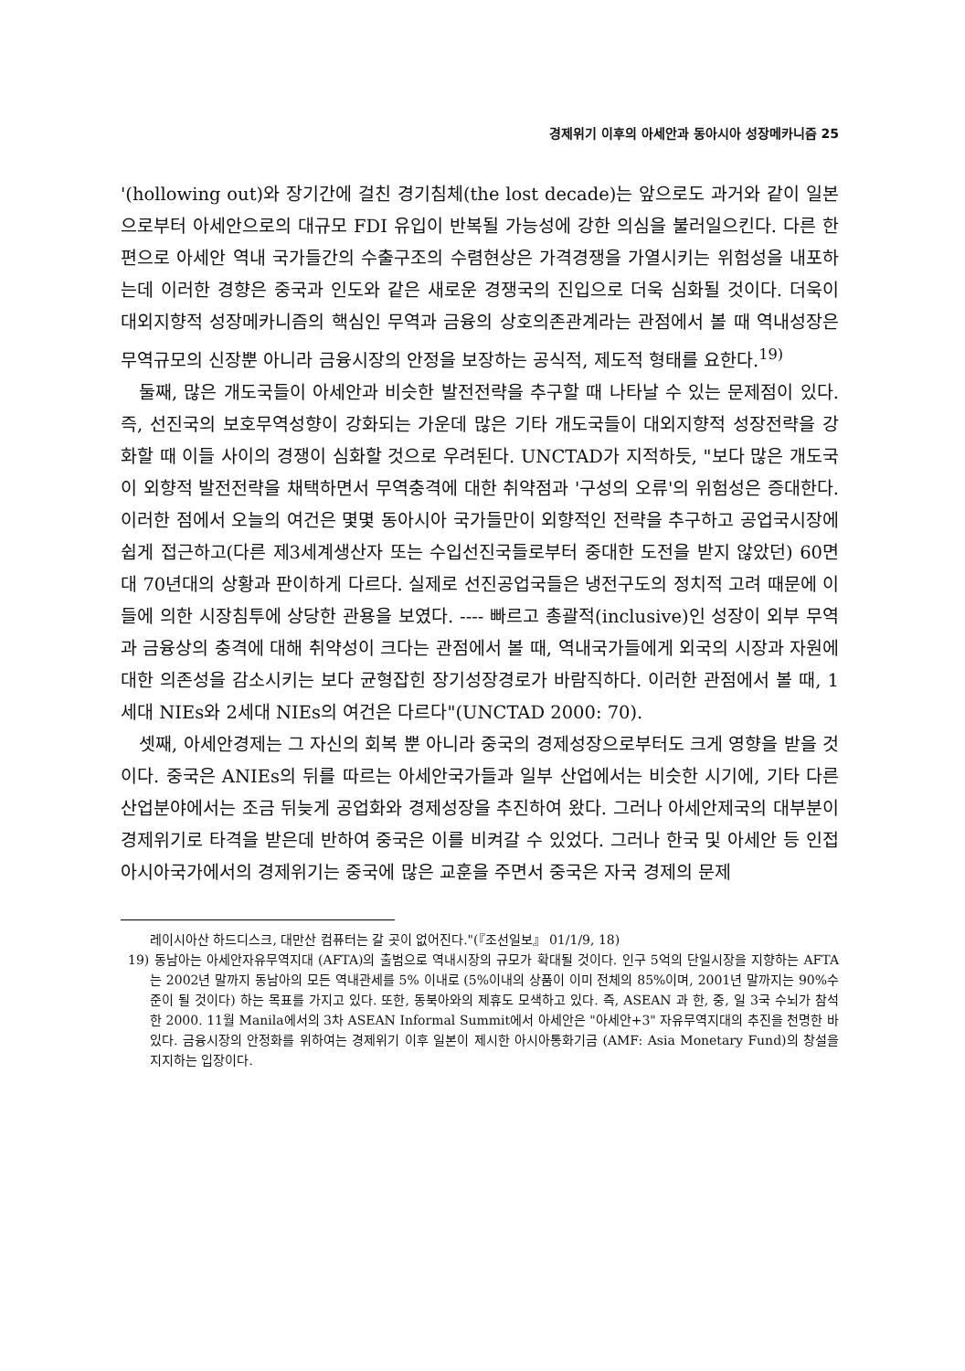경제위기 이후의 아세안과 동아시아 성장메카니즘 25
'(hollowing out)와 장기간에 걸친 경기침체(the lost decade)는 앞으로도 과거와 같이 일본으로부터 아세안으로의 대규모 FDI 유입이 반복될 가능성에 강한 의심을 불러일으킨다. 다른 한편으로 아세안 역내 국가들간의 수출구조의 수렴현상은 가격경쟁을 가열시키는 위험성을 내포하는데 이러한 경향은 중국과 인도와 같은 새로운 경쟁국의 진입으로 더욱 심화될 것이다. 더욱이 대외지향적 성장메카니즘의 핵심인 무역과 금융의 상호의존관계라는 관점에서 볼 때 역내성장은 무역규모의 신장뿐 아니라 금융시장의 안정을 보장하는 공식적, 제도적 형태를 요한다.<sup>19)</sup>
둘째, 많은 개도국들이 아세안과 비슷한 발전전략을 추구할 때 나타날 수 있는 문제점이 있다. 즉, 선진국의 보호무역성향이 강화되는 가운데 많은 기타 개도국들이 대외지향적 성장전략을 강화할 때 이들 사이의 경쟁이 심화할 것으로 우려된다. UNCTAD가 지적하듯, "보다 많은 개도국이 외향적 발전전략을 채택하면서 무역충격에 대한 취약점과 '구성의 오류'의 위험성은 증대한다. 이러한 점에서 오늘의 여건은 몇몇 동아시아 국가들만이 외향적인 전략을 추구하고 공업국시장에 쉽게 접근하고(다른 제3세계생산자 또는 수입선진국들로부터 중대한 도전을 받지 않았던) 60면대 70년대의 상황과 판이하게 다르다. 실제로 선진공업국들은 냉전구도의 정치적 고려 때문에 이들에 의한 시장침투에 상당한 관용을 보였다. ---- 빠르고 총괄적(inclusive)인 성장이 외부 무역과 금융상의 충격에 대해 취약성이 크다는 관점에서 볼 때, 역내국가들에게 외국의 시장과 자원에 대한 의존성을 감소시키는 보다 균형잡힌 장기성장경로가 바람직하다. 이러한 관점에서 볼 때, 1세대 NIEs와 2세대 NIEs의 여건은 다르다"(UNCTAD 2000: 70).
셋째, 아세안경제는 그 자신의 회복 뿐 아니라 중국의 경제성장으로부터도 크게 영향을 받을 것이다. 중국은 ANIEs의 뒤를 따르는 아세안국가들과 일부 산업에서는 비슷한 시기에, 기타 다른 산업분야에서는 조금 뒤늦게 공업화와 경제성장을 추진하여 왔다. 그러나 아세안제국의 대부분이 경제위기로 타격을 받은데 반하여 중국은 이를 비켜갈 수 있었다. 그러나 한국 및 아세안 등 인접 아시아국가에서의 경제위기는 중국에 많은 교훈을 주면서 중국은 자국 경제의 문제
레이시아산 하드디스크, 대만산 컴퓨터는 갈 곳이 없어진다."(『조선일보』 01/1/9, 18)
19) 동남아는 아세안자유무역지대 (AFTA)의 출범으로 역내시장의 규모가 확대될 것이다. 인구 5억의 단일시장을 지향하는 AFTA는 2002년 말까지 동남아의 모든 역내관세를 5% 이내로 (5%이내의 상품이 이미 전체의 85%이며, 2001년 말까지는 90%수준이 될 것이다) 하는 목표를 가지고 있다. 또한, 동북아와의 제휴도 모색하고 있다. 즉, ASEAN 과 한, 중, 일 3국 수뇌가 참석한 2000. 11월 Manila에서의 3차 ASEAN Informal Summit에서 아세안은 "아세안+3" 자유무역지대의 추진을 천명한 바 있다. 금융시장의 안정화를 위하여는 경제위기 이후 일본이 제시한 아시아통화기금 (AMF: Asia Monetary Fund)의 창설을 지지하는 입장이다.